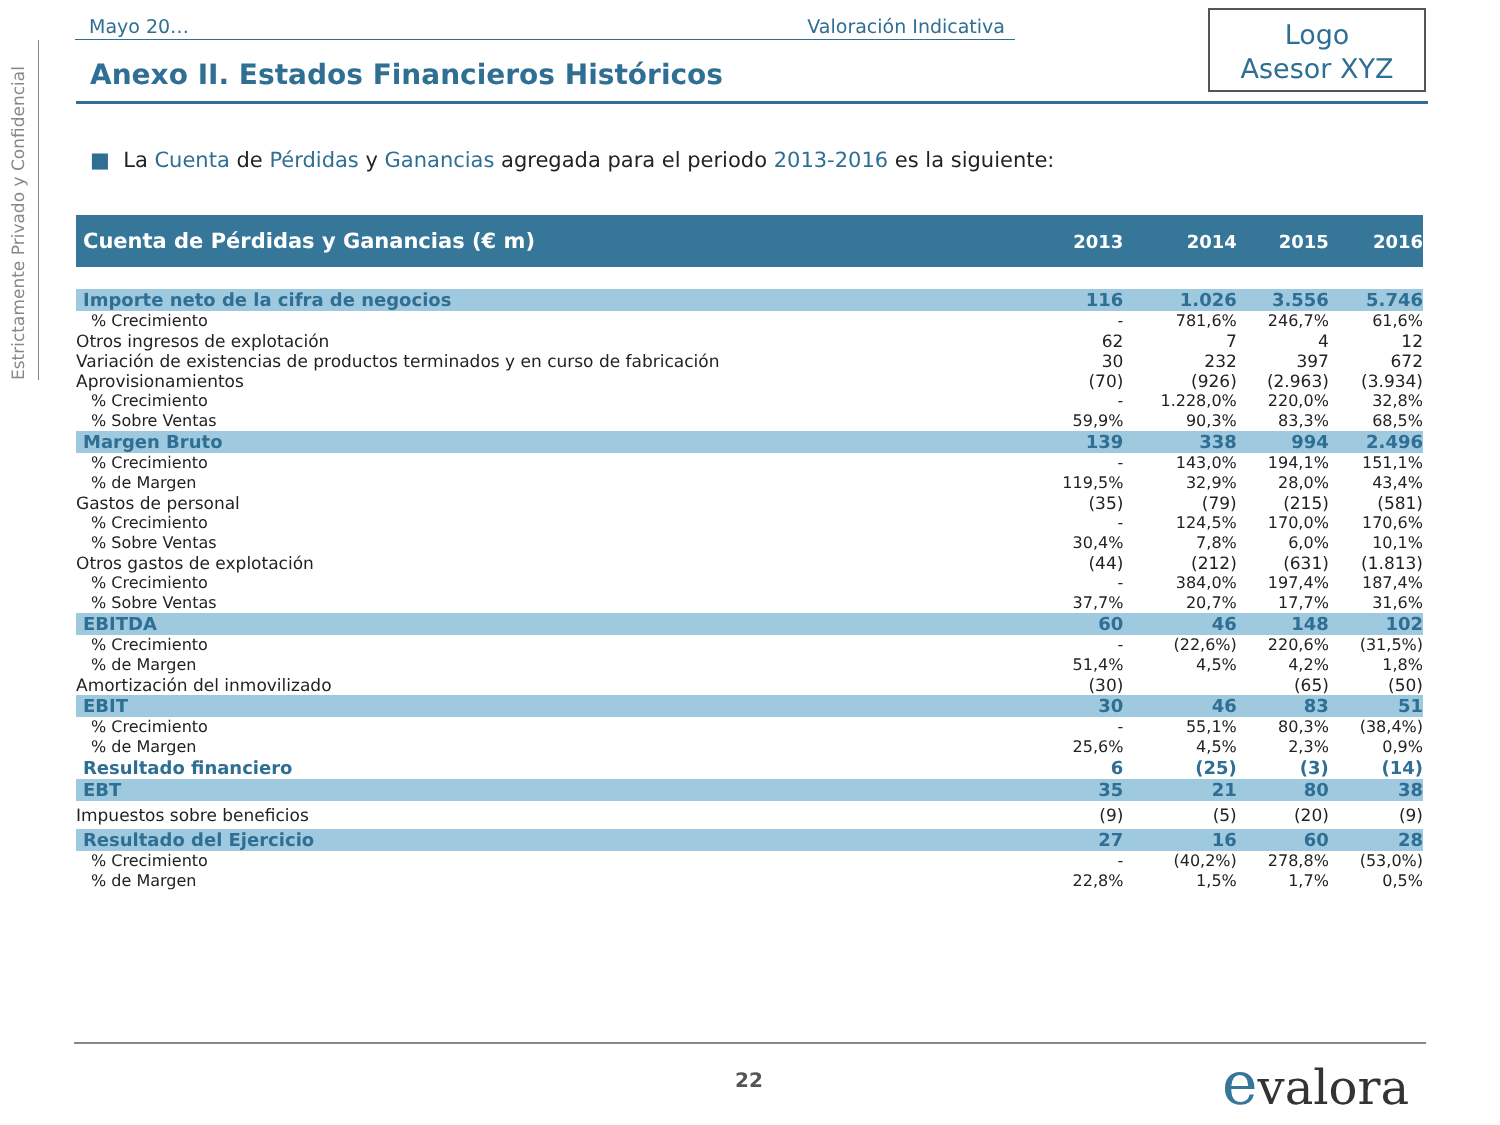Estrictamente Privado y Confidencial
Mayo 20… Valoración Indicativa
Anexo II. Estados Financieros Históricos
Logo
Asesor XYZ
■ La Cuenta de Pérdidas y Ganancias agregada para el periodo 2013-2016 es la siguiente:
| Cuenta de Pérdidas y Ganancias (€ m) | 2013 | 2014 | 2015 | 2016 |
| --- | --- | --- | --- | --- |
| Importe neto de la cifra de negocios | 116 | 1.026 | 3.556 | 5.746 |
| % Crecimiento | - | 781,6% | 246,7% | 61,6% |
| Otros ingresos de explotación | 62 | 7 | 4 | 12 |
| Variación de existencias de productos terminados y en curso de fabricación | 30 | 232 | 397 | 672 |
| Aprovisionamientos | (70) | (926) | (2.963) | (3.934) |
| % Crecimiento | - | 1.228,0% | 220,0% | 32,8% |
| % Sobre Ventas | 59,9% | 90,3% | 83,3% | 68,5% |
| Margen Bruto | 139 | 338 | 994 | 2.496 |
| % Crecimiento | - | 143,0% | 194,1% | 151,1% |
| % de Margen | 119,5% | 32,9% | 28,0% | 43,4% |
| Gastos de personal | (35) | (79) | (215) | (581) |
| % Crecimiento | - | 124,5% | 170,0% | 170,6% |
| % Sobre Ventas | 30,4% | 7,8% | 6,0% | 10,1% |
| Otros gastos de explotación | (44) | (212) | (631) | (1.813) |
| % Crecimiento | - | 384,0% | 197,4% | 187,4% |
| % Sobre Ventas | 37,7% | 20,7% | 17,7% | 31,6% |
| EBITDA | 60 | 46 | 148 | 102 |
| % Crecimiento | - | (22,6%) | 220,6% | (31,5%) |
| % de Margen | 51,4% | 4,5% | 4,2% | 1,8% |
| Amortización del inmovilizado | (30) | | (65) | (50) |
| EBIT | 30 | 46 | 83 | 51 |
| % Crecimiento | - | 55,1% | 80,3% | (38,4%) |
| % de Margen | 25,6% | 4,5% | 2,3% | 0,9% |
| Resultado financiero | 6 | (25) | (3) | (14) |
| EBT | 35 | 21 | 80 | 38 |
| Impuestos sobre beneficios | (9) | (5) | (20) | (9) |
| Resultado del Ejercicio | 27 | 16 | 60 | 28 |
| % Crecimiento | - | (40,2%) | 278,8% | (53,0%) |
| % de Margen | 22,8% | 1,5% | 1,7% | 0,5% |
22 evalora